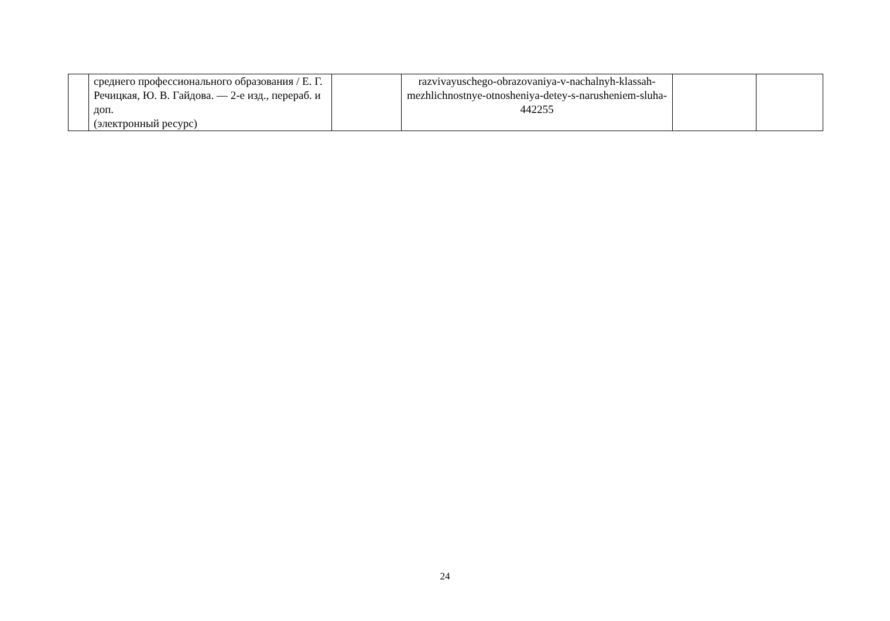| | среднего профессионального образования / Е. Г. Речицкая, Ю. В. Гайдова. — 2-е изд., перераб. и доп. (электронный ресурс) | | razvivayuschego-obrazovaniya-v-nachalnyh-klassah-mezhlichnostnye-otnosheniya-detey-s-narusheniem-sluha-442255 | | |
24